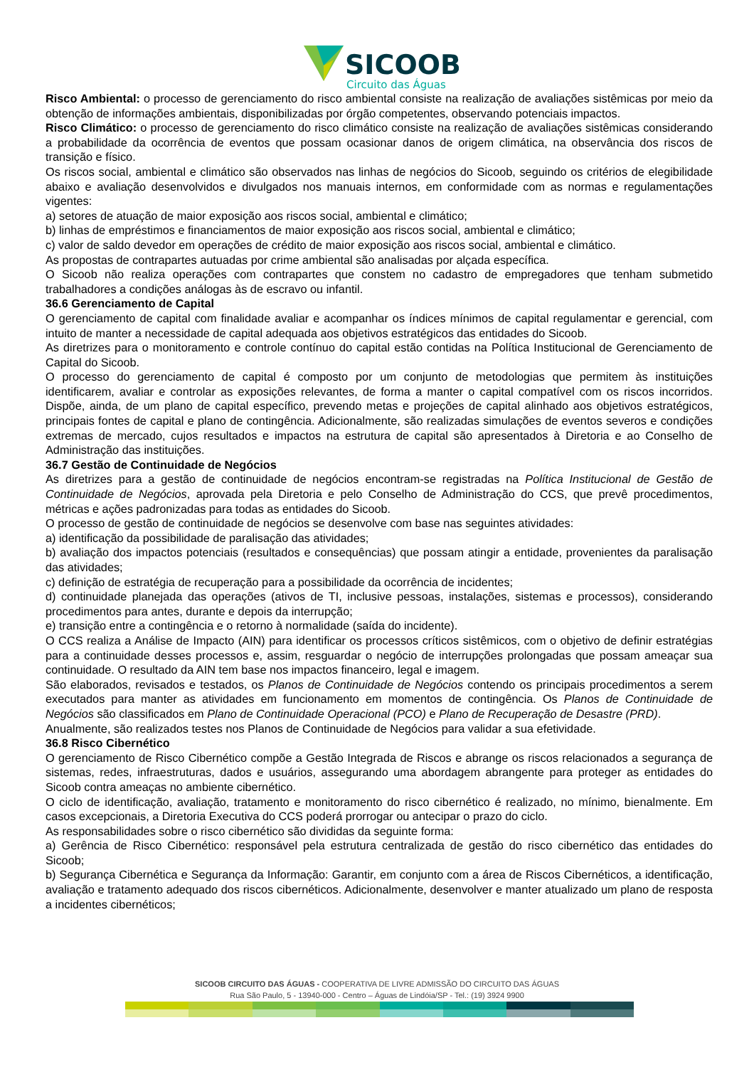SICOOB
Circuito das Águas
Risco Ambiental: o processo de gerenciamento do risco ambiental consiste na realização de avaliações sistêmicas por meio da obtenção de informações ambientais, disponibilizadas por órgão competentes, observando potenciais impactos.
Risco Climático: o processo de gerenciamento do risco climático consiste na realização de avaliações sistêmicas considerando a probabilidade da ocorrência de eventos que possam ocasionar danos de origem climática, na observância dos riscos de transição e físico.
Os riscos social, ambiental e climático são observados nas linhas de negócios do Sicoob, seguindo os critérios de elegibilidade abaixo e avaliação desenvolvidos e divulgados nos manuais internos, em conformidade com as normas e regulamentações vigentes:
a) setores de atuação de maior exposição aos riscos social, ambiental e climático;
b) linhas de empréstimos e financiamentos de maior exposição aos riscos social, ambiental e climático;
c) valor de saldo devedor em operações de crédito de maior exposição aos riscos social, ambiental e climático.
As propostas de contrapartes autuadas por crime ambiental são analisadas por alçada específica.
O Sicoob não realiza operações com contrapartes que constem no cadastro de empregadores que tenham submetido trabalhadores a condições análogas às de escravo ou infantil.
36.6 Gerenciamento de Capital
O gerenciamento de capital com finalidade avaliar e acompanhar os índices mínimos de capital regulamentar e gerencial, com intuito de manter a necessidade de capital adequada aos objetivos estratégicos das entidades do Sicoob.
As diretrizes para o monitoramento e controle contínuo do capital estão contidas na Política Institucional de Gerenciamento de Capital do Sicoob.
O processo do gerenciamento de capital é composto por um conjunto de metodologias que permitem às instituições identificarem, avaliar e controlar as exposições relevantes, de forma a manter o capital compatível com os riscos incorridos. Dispõe, ainda, de um plano de capital específico, prevendo metas e projeções de capital alinhado aos objetivos estratégicos, principais fontes de capital e plano de contingência. Adicionalmente, são realizadas simulações de eventos severos e condições extremas de mercado, cujos resultados e impactos na estrutura de capital são apresentados à Diretoria e ao Conselho de Administração das instituições.
36.7 Gestão de Continuidade de Negócios
As diretrizes para a gestão de continuidade de negócios encontram-se registradas na Política Institucional de Gestão de Continuidade de Negócios, aprovada pela Diretoria e pelo Conselho de Administração do CCS, que prevê procedimentos, métricas e ações padronizadas para todas as entidades do Sicoob.
O processo de gestão de continuidade de negócios se desenvolve com base nas seguintes atividades:
a) identificação da possibilidade de paralisação das atividades;
b) avaliação dos impactos potenciais (resultados e consequências) que possam atingir a entidade, provenientes da paralisação das atividades;
c) definição de estratégia de recuperação para a possibilidade da ocorrência de incidentes;
d) continuidade planejada das operações (ativos de TI, inclusive pessoas, instalações, sistemas e processos), considerando procedimentos para antes, durante e depois da interrupção;
e) transição entre a contingência e o retorno à normalidade (saída do incidente).
O CCS realiza a Análise de Impacto (AIN) para identificar os processos críticos sistêmicos, com o objetivo de definir estratégias para a continuidade desses processos e, assim, resguardar o negócio de interrupções prolongadas que possam ameaçar sua continuidade. O resultado da AIN tem base nos impactos financeiro, legal e imagem.
São elaborados, revisados e testados, os Planos de Continuidade de Negócios contendo os principais procedimentos a serem executados para manter as atividades em funcionamento em momentos de contingência. Os Planos de Continuidade de Negócios são classificados em Plano de Continuidade Operacional (PCO) e Plano de Recuperação de Desastre (PRD).
Anualmente, são realizados testes nos Planos de Continuidade de Negócios para validar a sua efetividade.
36.8 Risco Cibernético
O gerenciamento de Risco Cibernético compõe a Gestão Integrada de Riscos e abrange os riscos relacionados a segurança de sistemas, redes, infraestruturas, dados e usuários, assegurando uma abordagem abrangente para proteger as entidades do Sicoob contra ameaças no ambiente cibernético.
O ciclo de identificação, avaliação, tratamento e monitoramento do risco cibernético é realizado, no mínimo, bienalmente. Em casos excepcionais, a Diretoria Executiva do CCS poderá prorrogar ou antecipar o prazo do ciclo.
As responsabilidades sobre o risco cibernético são divididas da seguinte forma:
a) Gerência de Risco Cibernético: responsável pela estrutura centralizada de gestão do risco cibernético das entidades do Sicoob;
b) Segurança Cibernética e Segurança da Informação: Garantir, em conjunto com a área de Riscos Cibernéticos, a identificação, avaliação e tratamento adequado dos riscos cibernéticos. Adicionalmente, desenvolver e manter atualizado um plano de resposta a incidentes cibernéticos;
SICOOB CIRCUITO DAS ÁGUAS - COOPERATIVA DE LIVRE ADMISSÃO DO CIRCUITO DAS ÁGUAS
Rua São Paulo, 5 - 13940-000 - Centro – Águas de Lindóia/SP - Tel.: (19) 3924 9900